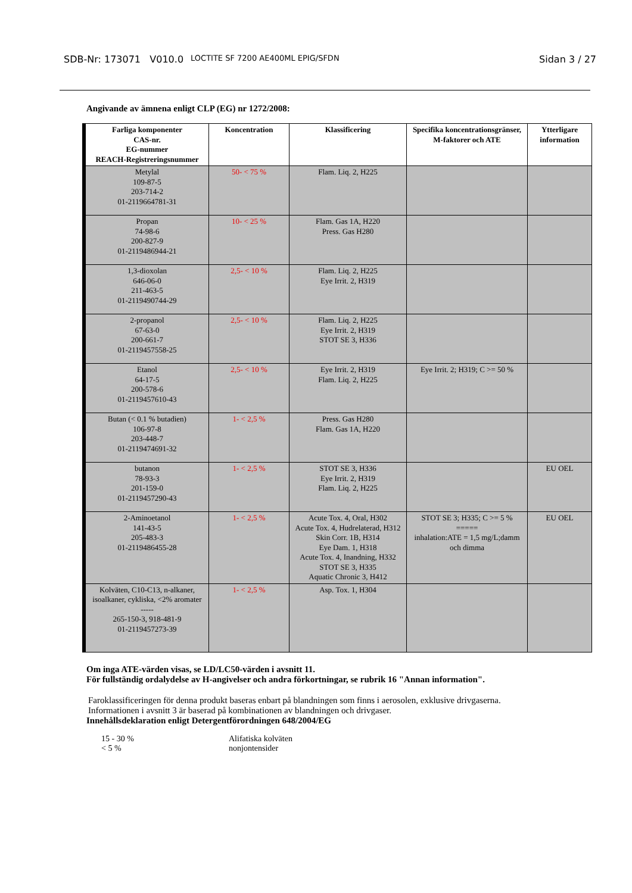SDB-Nr: 173071 V010.0 LOCTITE SF 7200 AE400ML EPIG/SFDN Sidan 3 / 27
Angivande av ämnena enligt CLP (EG) nr 1272/2008:
| Farliga komponenter CAS-nr. EG-nummer REACH-Registreringsnummer | Koncentration | Klassificering | Specifika koncentrationsgränser, M-faktorer och ATE | Ytterligare information |
| --- | --- | --- | --- | --- |
| Metylal 109-87-5 203-714-2 01-2119664781-31 | 50- < 75 % | Flam. Liq. 2, H225 | | |
| Propan 74-98-6 200-827-9 01-2119486944-21 | 10- < 25 % | Flam. Gas 1A, H220 Press. Gas H280 | | |
| 1,3-dioxolan 646-06-0 211-463-5 01-2119490744-29 | 2,5- < 10 % | Flam. Liq. 2, H225 Eye Irrit. 2, H319 | | |
| 2-propanol 67-63-0 200-661-7 01-2119457558-25 | 2,5- < 10 % | Flam. Liq. 2, H225 Eye Irrit. 2, H319 STOT SE 3, H336 | | |
| Etanol 64-17-5 200-578-6 01-2119457610-43 | 2,5- < 10 % | Eye Irrit. 2, H319 Flam. Liq. 2, H225 | Eye Irrit. 2; H319; C >= 50 % | |
| Butan (< 0.1 % butadien) 106-97-8 203-448-7 01-2119474691-32 | 1- < 2,5 % | Press. Gas H280 Flam. Gas 1A, H220 | | |
| butanon 78-93-3 201-159-0 01-2119457290-43 | 1- < 2,5 % | STOT SE 3, H336 Eye Irrit. 2, H319 Flam. Liq. 2, H225 | | EU OEL |
| 2-Aminoetanol 141-43-5 205-483-3 01-2119486455-28 | 1- < 2,5 % | Acute Tox. 4, Oral, H302 Acute Tox. 4, Hudrelaterad, H312 Skin Corr. 1B, H314 Eye Dam. 1, H318 Acute Tox. 4, Inandning, H332 STOT SE 3, H335 Aquatic Chronic 3, H412 | STOT SE 3; H335; C >= 5 % ===== inhalation:ATE = 1,5 mg/L;damm och dimma | EU OEL |
| Kolväten, C10-C13, n-alkaner, isoalkaner, cykliska, <2% aromater ----- 265-150-3, 918-481-9 01-2119457273-39 | 1- < 2,5 % | Asp. Tox. 1, H304 | | |
Om inga ATE-värden visas, se LD/LC50-värden i avsnitt 11.
För fullständig ordalydelse av H-angivelser och andra förkortningar, se rubrik 16 "Annan information".
Faroklassificeringen för denna produkt baseras enbart på blandningen som finns i aerosolen, exklusive drivgaserna.
Informationen i avsnitt 3 är baserad på kombinationen av blandningen och drivgaser.
Innehållsdeklaration enligt Detergentförordningen 648/2004/EG
15 - 30 %
< 5 %
Alifatiska kolväten
nonjontensider